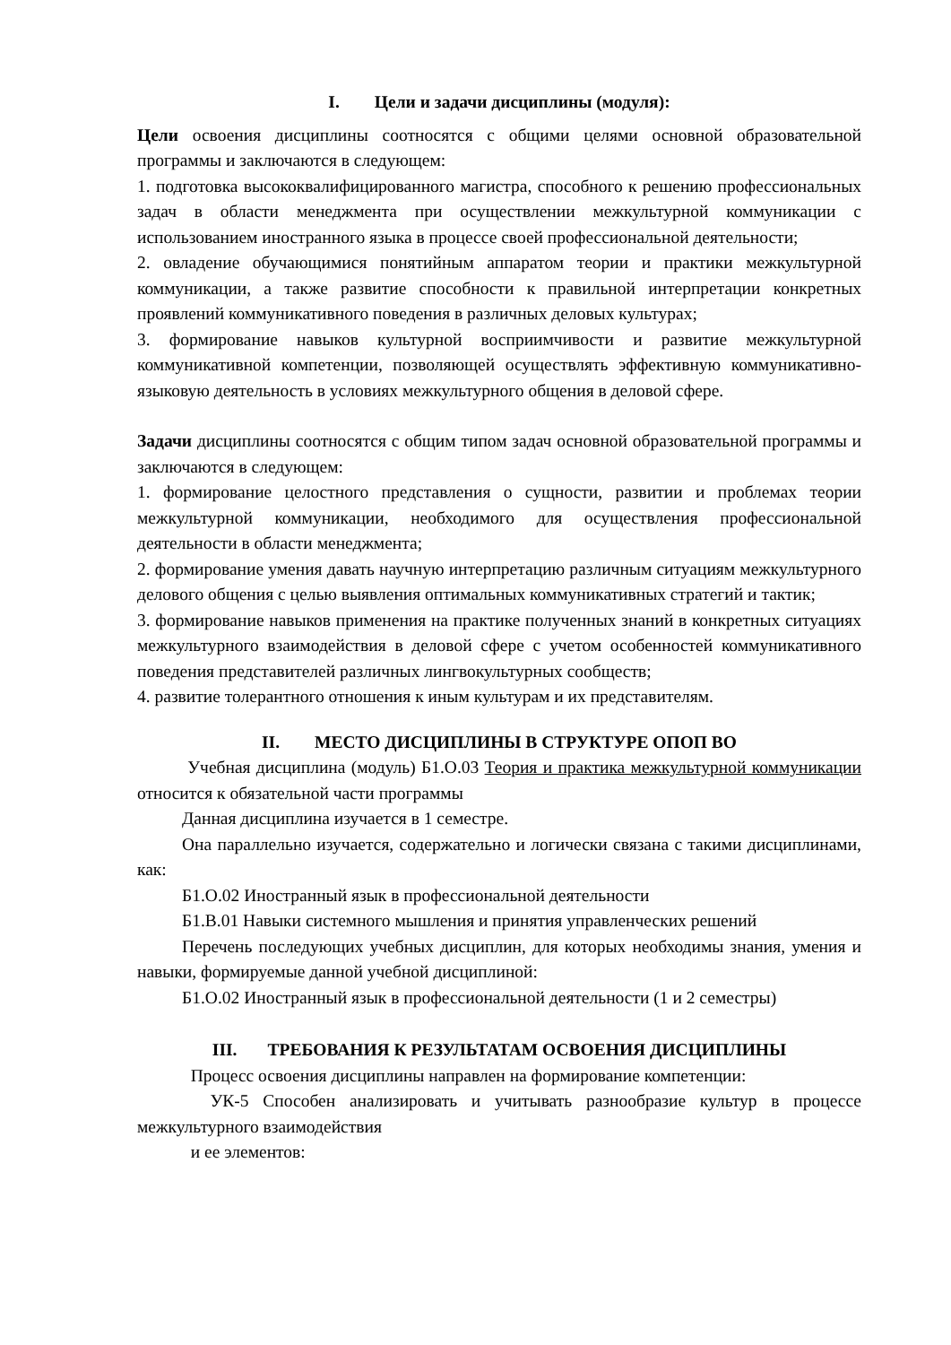I. Цели и задачи дисциплины (модуля):
Цели освоения дисциплины соотносятся с общими целями основной образовательной программы и заключаются в следующем:
1. подготовка высококвалифицированного магистра, способного к решению профессиональных задач в области менеджмента при осуществлении межкультурной коммуникации с использованием иностранного языка в процессе своей профессиональной деятельности;
2. овладение обучающимися понятийным аппаратом теории и практики межкультурной коммуникации, а также развитие способности к правильной интерпретации конкретных проявлений коммуникативного поведения в различных деловых культурах;
3. формирование навыков культурной восприимчивости и развитие межкультурной коммуникативной компетенции, позволяющей осуществлять эффективную коммуникативно-языковую деятельность в условиях межкультурного общения в деловой сфере.
Задачи дисциплины соотносятся с общим типом задач основной образовательной программы и заключаются в следующем:
1. формирование целостного представления о сущности, развитии и проблемах теории межкультурной коммуникации, необходимого для осуществления профессиональной деятельности в области менеджмента;
2. формирование умения давать научную интерпретацию различным ситуациям межкультурного делового общения с целью выявления оптимальных коммуникативных стратегий и тактик;
3. формирование навыков применения на практике полученных знаний в конкретных ситуациях межкультурного взаимодействия в деловой сфере с учетом особенностей коммуникативного поведения представителей различных лингвокультурных сообществ;
4. развитие толерантного отношения к иным культурам и их представителям.
II. МЕСТО ДИСЦИПЛИНЫ В СТРУКТУРЕ ОПОП ВО
Учебная дисциплина (модуль) Б1.О.03 Теория и практика межкультурной коммуникации относится к обязательной части программы
Данная дисциплина изучается в 1 семестре.
Она параллельно изучается, содержательно и логически связана с такими дисциплинами, как:
Б1.О.02 Иностранный язык в профессиональной деятельности
Б1.В.01 Навыки системного мышления и принятия управленческих решений
Перечень последующих учебных дисциплин, для которых необходимы знания, умения и навыки, формируемые данной учебной дисциплиной:
Б1.О.02 Иностранный язык в профессиональной деятельности (1 и 2 семестры)
III. ТРЕБОВАНИЯ К РЕЗУЛЬТАТАМ ОСВОЕНИЯ ДИСЦИПЛИНЫ
Процесс освоения дисциплины направлен на формирование компетенции:
УК-5 Способен анализировать и учитывать разнообразие культур в процессе межкультурного взаимодействия
и ее элементов: